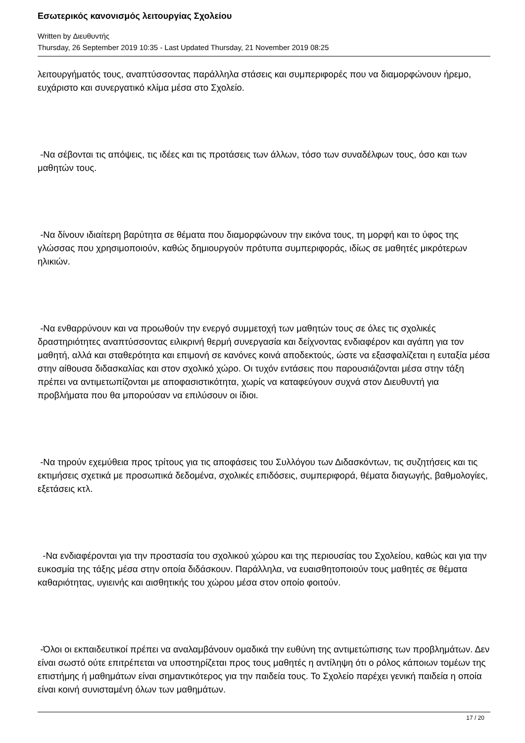Εσωτερικός κανονισμός λειτουργίας Σχολείου
Written by Διευθυντής
Thursday, 26 September 2019 10:35 - Last Updated Thursday, 21 November 2019 08:25
λειτουργήματός τους, αναπτύσσοντας παράλληλα στάσεις και συμπεριφορές που να διαμορφώνουν ήρεμο, ευχάριστο και συνεργατικό κλίμα μέσα στο Σχολείο.
-Να σέβονται τις απόψεις, τις ιδέες και τις προτάσεις των άλλων, τόσο των συναδέλφων τους, όσο και των μαθητών τους.
-Να δίνουν ιδιαίτερη βαρύτητα σε θέματα που διαμορφώνουν την εικόνα τους, τη μορφή και το ύφος της γλώσσας που χρησιμοποιούν, καθώς δημιουργούν πρότυπα συμπεριφοράς, ιδίως σε μαθητές μικρότερων ηλικιών.
-Να ενθαρρύνουν και να προωθούν την ενεργό συμμετοχή των μαθητών τους σε όλες τις σχολικές δραστηριότητες αναπτύσσοντας ειλικρινή θερμή συνεργασία και δείχνοντας ενδιαφέρον και αγάπη για τον μαθητή, αλλά και σταθερότητα και επιμονή σε κανόνες κοινά αποδεκτούς, ώστε να εξασφαλίζεται η ευταξία μέσα στην αίθουσα διδασκαλίας και στον σχολικό χώρο. Οι τυχόν εντάσεις που παρουσιάζονται μέσα στην τάξη πρέπει να αντιμετωπίζονται με αποφασιστικότητα, χωρίς να καταφεύγουν συχνά στον Διευθυντή για προβλήματα που θα μπορούσαν να επιλύσουν οι ίδιοι.
-Να τηρούν εχεμύθεια προς τρίτους για τις αποφάσεις του Συλλόγου των Διδασκόντων, τις συζητήσεις και τις εκτιμήσεις σχετικά με προσωπικά δεδομένα, σχολικές επιδόσεις, συμπεριφορά, θέματα διαγωγής, βαθμολογίες, εξετάσεις κτλ.
-Να ενδιαφέρονται για την προστασία του σχολικού χώρου και της περιουσίας του Σχολείου, καθώς και για την ευκοσμία της τάξης μέσα στην οποία διδάσκουν. Παράλληλα, να ευαισθητοποιούν τους μαθητές σε θέματα καθαριότητας, υγιεινής και αισθητικής του χώρου μέσα στον οποίο φοιτούν.
-Όλοι οι εκπαιδευτικοί πρέπει να αναλαμβάνουν ομαδικά την ευθύνη της αντιμετώπισης των προβλημάτων. Δεν είναι σωστό ούτε επιτρέπεται να υποστηρίζεται προς τους μαθητές η αντίληψη ότι ο ρόλος κάποιων τομέων της επιστήμης ή μαθημάτων είναι σημαντικότερος για την παιδεία τους. Το Σχολείο παρέχει γενική παιδεία η οποία είναι κοινή συνισταμένη όλων των μαθημάτων.
17 / 20